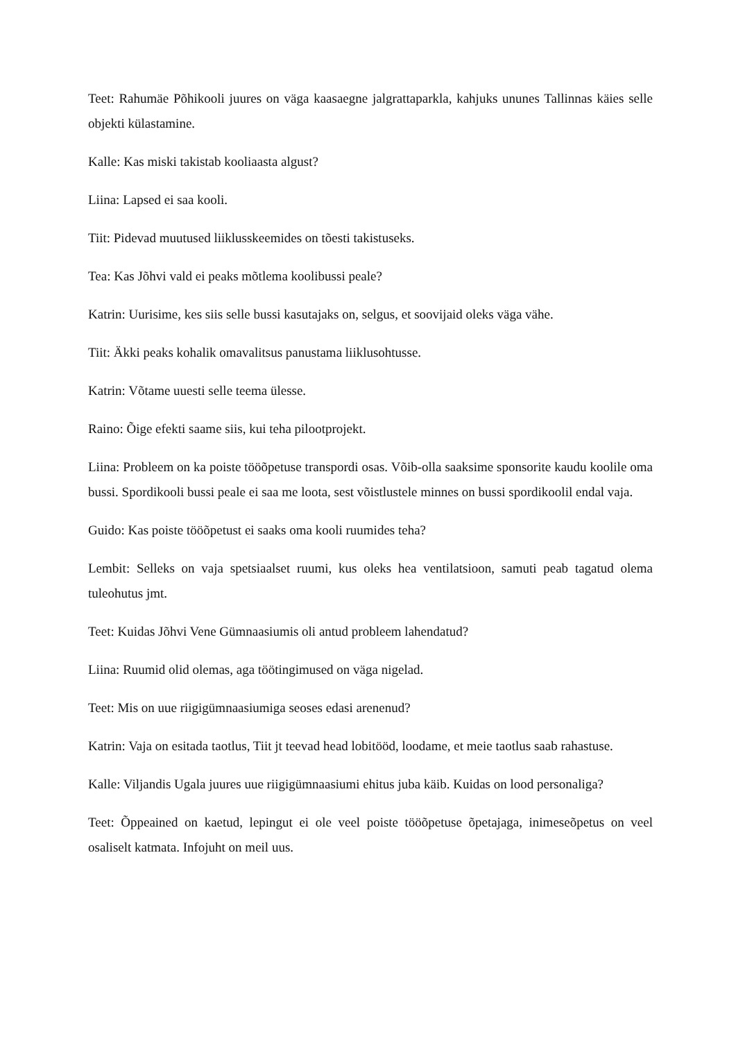Teet: Rahumäe Põhikooli juures on väga kaasaegne jalgrattaparkla, kahjuks ununes Tallinnas käies selle objekti külastamine.
Kalle: Kas miski takistab kooliaasta algust?
Liina: Lapsed ei saa kooli.
Tiit: Pidevad muutused liiklusskeemides on tõesti takistuseks.
Tea: Kas Jõhvi vald ei peaks mõtlema koolibussi peale?
Katrin: Uurisime, kes siis selle bussi kasutajaks on, selgus, et soovijaid oleks väga vähe.
Tiit: Äkki peaks kohalik omavalitsus panustama liiklusohtusse.
Katrin: Võtame uuesti selle teema ülesse.
Raino: Õige efekti saame siis, kui teha pilootprojekt.
Liina: Probleem on ka poiste tööõpetuse transpordi osas. Võib-olla saaksime sponsorite kaudu koolile oma bussi. Spordikooli bussi peale ei saa me loota, sest võistlustele minnes on bussi spordikoolil endal vaja.
Guido: Kas poiste tööõpetust ei saaks oma kooli ruumides teha?
Lembit: Selleks on vaja spetsiaalset ruumi, kus oleks hea ventilatsioon, samuti peab tagatud olema tuleohutus jmt.
Teet: Kuidas Jõhvi Vene Gümnaasiumis oli antud probleem lahendatud?
Liina: Ruumid olid olemas, aga töötingimused on väga nigelad.
Teet: Mis on uue riigigümnaasiumiga seoses edasi arenenud?
Katrin: Vaja on esitada taotlus, Tiit jt teevad head lobitööd, loodame, et meie taotlus saab rahastuse.
Kalle: Viljandis Ugala juures uue riigigümnaasiumi ehitus juba käib. Kuidas on lood personaliga?
Teet: Õppeained on kaetud, lepingut ei ole veel poiste tööõpetuse õpetajaga, inimeseõpetus on veel osaliselt katmata. Infojuht on meil uus.